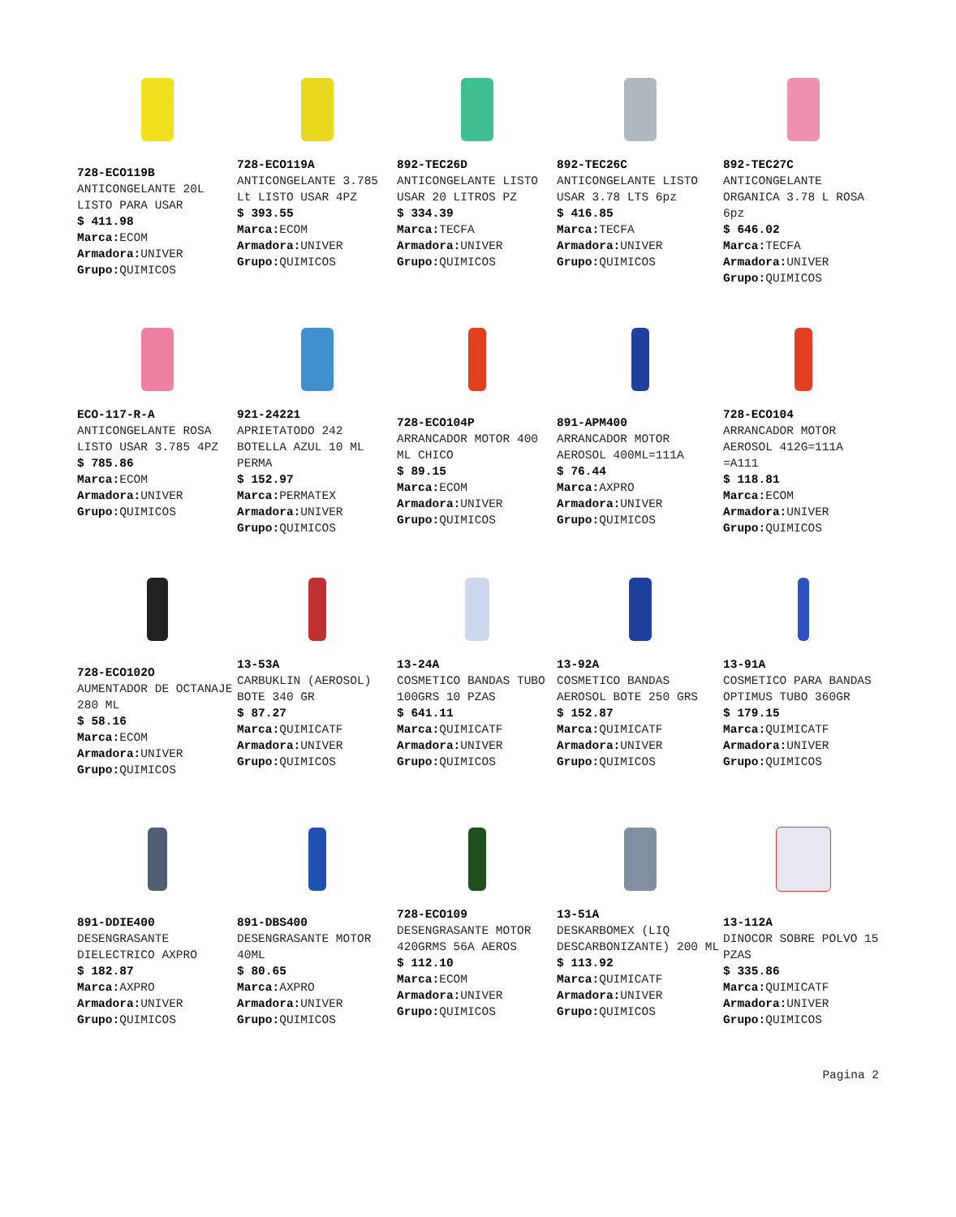728-ECO119B
ANTICONGELANTE 20L LISTO PARA USAR
$ 411.98
Marca: ECOM
Armadora: UNIVER
Grupo: QUIMICOS
728-ECO119A
ANTICONGELANTE 3.785 Lt LISTO USAR 4PZ
$ 393.55
Marca: ECOM
Armadora: UNIVER
Grupo: QUIMICOS
892-TEC26D
ANTICONGELANTE LISTO USAR 20 LITROS PZ
$ 334.39
Marca: TECFA
Armadora: UNIVER
Grupo: QUIMICOS
892-TEC26C
ANTICONGELANTE LISTO USAR 3.78 LTS 6pz
$ 416.85
Marca: TECFA
Armadora: UNIVER
Grupo: QUIMICOS
892-TEC27C
ANTICONGELANTE ORGANICA 3.78 L ROSA 6pz
$ 646.02
Marca: TECFA
Armadora: UNIVER
Grupo: QUIMICOS
ECO-117-R-A
ANTICONGELANTE ROSA LISTO USAR 3.785 4PZ
$ 785.86
Marca: ECOM
Armadora: UNIVER
Grupo: QUIMICOS
921-24221
APRIETATODO 242 BOTELLA AZUL 10 ML PERMA
$ 152.97
Marca: PERMATEX
Armadora: UNIVER
Grupo: QUIMICOS
728-ECO104P
ARRANCADOR MOTOR 400 ML CHICO
$ 89.15
Marca: ECOM
Armadora: UNIVER
Grupo: QUIMICOS
891-APM400
ARRANCADOR MOTOR AEROSOL 400ML=111A
$ 76.44
Marca: AXPRO
Armadora: UNIVER
Grupo: QUIMICOS
728-ECO104
ARRANCADOR MOTOR AEROSOL 412G=111A =A111
$ 118.81
Marca: ECOM
Armadora: UNIVER
Grupo: QUIMICOS
728-ECO102O
AUMENTADOR DE OCTANAJE 280 ML
$ 58.16
Marca: ECOM
Armadora: UNIVER
Grupo: QUIMICOS
13-53A
CARBUKLIN (AEROSOL) BOTE 340 GR
$ 87.27
Marca: QUIMICATF
Armadora: UNIVER
Grupo: QUIMICOS
13-24A
COSMETICO BANDAS TUBO 100GRS 10 PZAS
$ 641.11
Marca: QUIMICATF
Armadora: UNIVER
Grupo: QUIMICOS
13-92A
COSMETICO BANDAS AEROSOL BOTE 250 GRS
$ 152.87
Marca: QUIMICATF
Armadora: UNIVER
Grupo: QUIMICOS
13-91A
COSMETICO PARA BANDAS OPTIMUS TUBO 360GR
$ 179.15
Marca: QUIMICATF
Armadora: UNIVER
Grupo: QUIMICOS
891-DDIE400
DESENGRASANTE DIELECTRICO AXPRO
$ 182.87
Marca: AXPRO
Armadora: UNIVER
Grupo: QUIMICOS
891-DBS400
DESENGRASANTE MOTOR 40ML
$ 80.65
Marca: AXPRO
Armadora: UNIVER
Grupo: QUIMICOS
728-ECO109
DESENGRASANTE MOTOR 420GRMS 56A AEROS
$ 112.10
Marca: ECOM
Armadora: UNIVER
Grupo: QUIMICOS
13-51A
DESKARBOMEX (LIQ DESCARBONIZANTE) 200 ML
$ 113.92
Marca: QUIMICATF
Armadora: UNIVER
Grupo: QUIMICOS
13-112A
DINOCOR SOBRE POLVO 15 PZAS
$ 335.86
Marca: QUIMICATF
Armadora: UNIVER
Grupo: QUIMICOS
Pagina 2